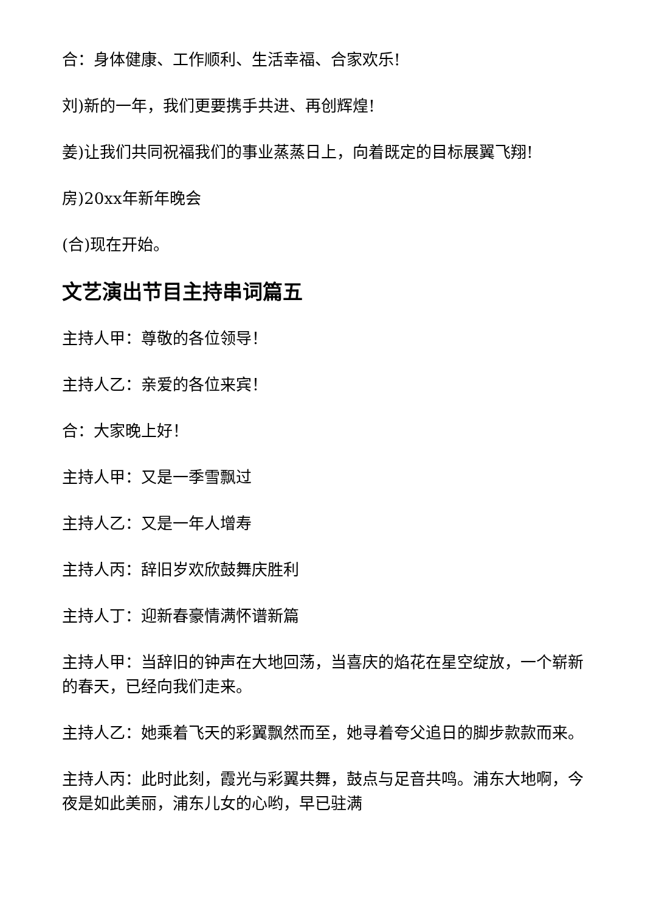合：身体健康、工作顺利、生活幸福、合家欢乐!
刘)新的一年，我们更要携手共进、再创辉煌!
姜)让我们共同祝福我们的事业蒸蒸日上，向着既定的目标展翼飞翔!
房)20xx年新年晚会
(合)现在开始。
文艺演出节目主持串词篇五
主持人甲：尊敬的各位领导！
主持人乙：亲爱的各位来宾！
合：大家晚上好！
主持人甲：又是一季雪飘过
主持人乙：又是一年人增寿
主持人丙：辞旧岁欢欣鼓舞庆胜利
主持人丁：迎新春豪情满怀谱新篇
主持人甲：当辞旧的钟声在大地回荡，当喜庆的焰花在星空绽放，一个崭新的春天，已经向我们走来。
主持人乙：她乘着飞天的彩翼飘然而至，她寻着夸父追日的脚步款款而来。
主持人丙：此时此刻，霞光与彩翼共舞，鼓点与足音共鸣。浦东大地啊，今夜是如此美丽，浦东儿女的心哟，早已驻满